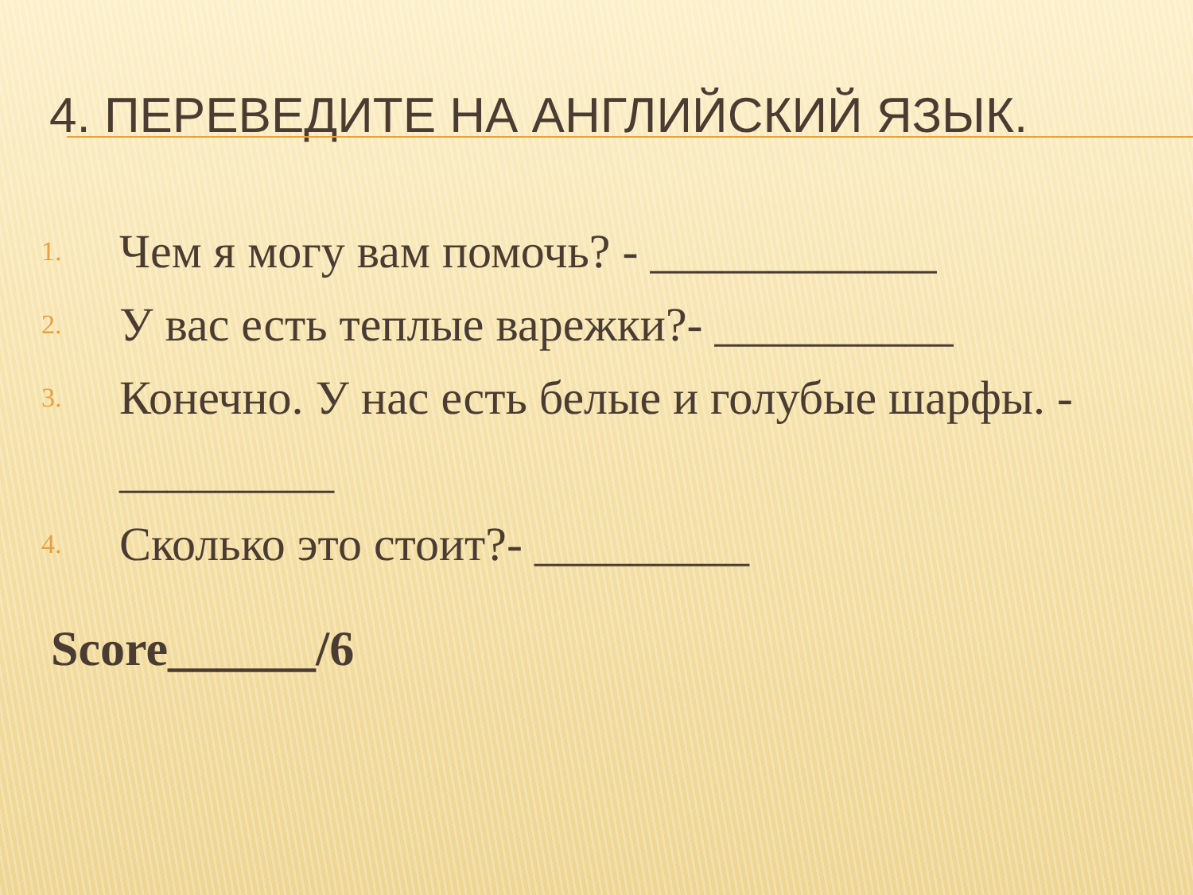4. ПЕРЕВЕДИТЕ НА АНГЛИЙСКИЙ ЯЗЫК.
1. Чем я могу вам помочь? - ____________
2. У вас есть теплые варежки?- __________
3. Конечно. У нас есть белые и голубые шарфы. - _________
4. Сколько это стоит?- _________
Score______/6